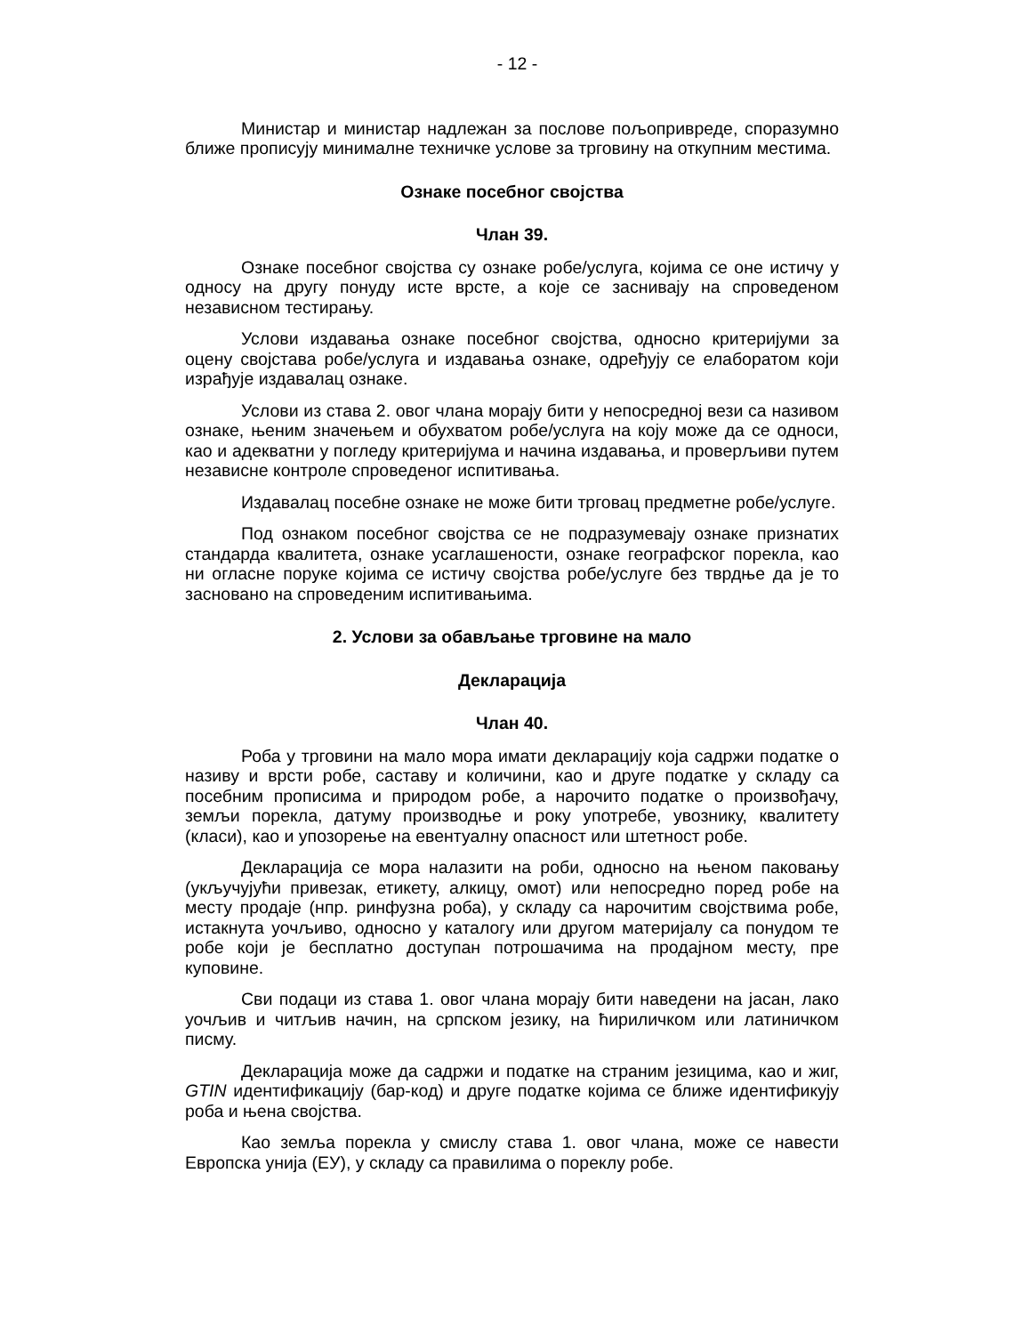- 12 -
Министар и министар надлежан за послове пољопривреде, споразумно ближе прописују минималне техничке услове за трговину на откупним местима.
Ознаке посебног својства
Члан 39.
Ознаке посебног својства су ознаке робе/услуга, којима се оне истичу у односу на другу понуду исте врсте, а које се заснивају на спроведеном независном тестирању.
Услови издавања ознаке посебног својства, односно критеријуми за оцену својстава робе/услуга и издавања ознаке, одређују се елаборатом који израђује издавалац ознаке.
Услови из става 2. овог члана морају бити у непосредној вези са називом ознаке, њеним значењем и обухватом робе/услуга на коју може да се односи, као и адекватни у погледу критеријума и начина издавања, и проверљиви путем независне контроле спроведеног испитивања.
Издавалац посебне ознаке не може бити трговац предметне робе/услуге.
Под ознаком посебног својства се не подразумевају ознаке признатих стандарда квалитета, ознаке усаглашености, ознаке географског порекла, као ни огласне поруке којима се истичу својства робе/услуге без тврдње да је то засновано на спроведеним испитивањима.
2. Услови за обављање трговине на мало
Декларација
Члан 40.
Роба у трговини на мало мора имати декларацију која садржи податке о називу и врсти робе, саставу и количини, као и друге податке у складу са посебним прописима и природом робе, а нарочито податке о произвођачу, земљи порекла, датуму производње и року употребе, увознику, квалитету (класи), као и упозорење на евентуалну опасност или штетност робе.
Декларација се мора налазити на роби, односно на њеном паковању (укључујући привезак, етикету, алкицу, омот) или непосредно поред робе на месту продаје (нпр. ринфузна роба), у складу са нарочитим својствима робе, истакнута уочљиво, односно у каталогу или другом материјалу са понудом те робе који је бесплатно доступан потрошачима на продајном месту, пре куповине.
Сви подаци из става 1. овог члана морају бити наведени на јасан, лако уочљив и читљив начин, на српском језику, на ћириличком или латиничком писму.
Декларација може да садржи и податке на страним језицима, као и жиг, GTIN идентификацију (бар-код) и друге податке којима се ближе идентификују роба и њена својства.
Као земља порекла у смислу става 1. овог члана, може се навести Европска унија (ЕУ), у складу са правилима о пореклу робе.